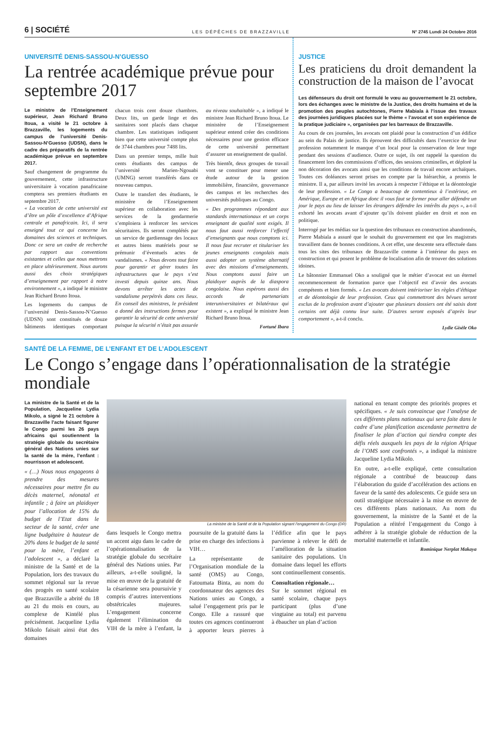6 | SOCIÉTÉ LES DÉPÊCHES DE BRAZZAVILLE N° 2745 Lundi 24 Octobre 2016
UNIVERSITÉ DENIS-SASSOU-N’GUESSO
La rentrée académique prévue pour septembre 2017
Le ministre de l’Enseignement supérieur, Jean Richard Bruno Itoua, a visité le 21 octobre à Brazzaville, les logements du campus de l’université Denis-Sassou-N’Guesso (UDSN), dans le cadre des préparatifs de la rentrée académique prévue en septembre 2017.
Sauf changement de programme du gouvernement, cette infrastructure universitaire à vocation panafricaine comptera ses premiers étudiants en septembre 2017.
« La vocation de cette université est d’être un pôle d’excellence d’Afrique centrale et panafricain. Ici, il sera enseigné tout ce qui concerne les domaines des sciences et techniques. Donc ce sera un cadre de recherche par rapport aux conventions existantes et celles que nous mettrons en place ultérieurement. Nous aurons aussi des choix stratégiques d’enseignement par rapport à notre environnement », a indiqué le ministre Jean Richard Bruno Itoua.
Les logements du campus de l’université Denis-Sassou-N’Guesso (UDSN) sont constitués de douze bâtiments identiques comportant chacun trois cent douze chambres. Deux lits, un garde linge et des sanitaires sont placés dans chaque chambre. Les statistiques indiquent bien que cette université compte plus de 3744 chambres pour 7488 lits.
Dans un premier temps, mille huit cents étudiants des campus de l’université Marien-Ngouabi (UMNG) seront transférés dans ce nouveau campus.
Outre le transfert des étudiants, le ministère de l’Enseignement supérieur en collaboration avec les services de la gendarmerie s’emploiera à renforcer les services sécuritaires. Ils seront complétés par un service de gardiennage des locaux et autres biens matériels pour se prémunir d’éventuels actes de vandalismes. « Nous devons tout faire pour garantir et gérer toutes les infrastructures que le pays s’est investi depuis quinze ans. Nous devons arrêter les actes de vandalisme perpétrés dans ces lieux. En conseil des ministres, le président a donné des instructions fermes pour garantir la sécurité de cette université puisque la sécurité n’était pas assurée au niveau souhaitable », a indiqué le ministre Jean Richard Bruno Itoua. Le ministère de l’Enseignement supérieur entend créer des conditions nécessaires pour une gestion efficace de cette université permettant d’assurer un enseignement de qualité.
Très bientôt, deux groupes de travail vont se constituer pour mener une étude autour de la gestion immobilière, financière, gouvernance des campus et les recherches des universités publiques au Congo.
« Des programmes répondant aux standards internationaux et un corps enseignant de qualité sont exigés. Il nous faut aussi renforcer l’effectif d’enseignants que nous comptons ici. Il nous faut recruter et titulariser les jeunes enseignants congolais mais aussi adopter un système alternatif avec des missions d’enseignements. Nous comptons aussi faire un plaidoyer auprès de la diaspora congolaise. Nous espérons aussi des accords de partenariats interuniversitaires et bilatéraux qui existent », a expliqué le ministre Jean Richard Bruno Itoua.
Fortuné Ibara
JUSTICE
Les praticiens du droit demandent la construction de la maison de l’avocat
Les défenseurs du droit ont formulé le vœu au gouvernement le 21 octobre, lors des échanges avec le ministre de la Justice, des droits humains et de la promotion des peuples autochtones, Pierre Mabiala à l’issue des travaux des journées juridiques placées sur le thème « l’avocat et son expérience de la pratique judiciaire », organisées par les barreaux de Brazzaville.
Au cours de ces journées, les avocats ont plaidé pour la construction d’un édifice au sein du Palais de justice. Ils éprouvent des difficultés dans l’exercice de leur profession notamment le manque d’un local pour la conservation de leur toge pendant des sessions d’audience. Outre ce sujet, ils ont rappelé la question du financement lors des commissions d’offices, des sessions criminelles, et déploré la non décoration des avocats ainsi que les conditions de travail encore archaïques. Toutes ces doléances seront prises en compte par la hiérarchie, a promis le ministre. Il a, par ailleurs invité les avocats à respecter l’éthique et la déontologie de leur profession. « Le Congo a beaucoup de contentieux à l’extérieur, en Amérique, Europe et en Afrique donc il vous faut se former pour aller défendre un jour le pays au lieu de laisser les étrangers défendre les intérêts du pays », a-t-il exhorté les avocats avant d’ajouter qu’ils doivent plaider en droit et non en politique.
Interrogé par les médias sur la question des tribunaux en construction abandonnés, Pierre Mabiala a assuré que le souhait du gouvernement est que les magistrats travaillent dans de bonnes conditions. A cet effet, une descente sera effectuée dans tous les sites des tribunaux de Brazzaville comme à l’intérieur du pays en construction et qui posent le problème de localisation afin de trouver des solutions idoines.
Le bâtonnier Emmanuel Oko a souligné que le métier d’avocat est un éternel recommencement de formation parce que l’objectif est d’avoir des avocats compétents et bien formés. « Les avocats doivent intérioriser les règles d’éthique et de déontologie de leur profession. Ceux qui commettront des bévues seront exclus de la profession avant d’ajouter que plusieurs dossiers ont été saisis dont certains ont déjà connu leur suite. D’autres seront exposés d’après leur comportement », a-t-il conclu.
Lydie Gisèle Oko
SANTÉ DE LA FEMME, DE L’ENFANT ET DE L’ADOLESCENT
Le Congo s’engage dans l’opérationnalisation de la stratégie mondiale
La ministre de la Santé et de la Population, Jacqueline Lydia Mikolo, a signé le 21 octobre à Brazzaville l’acte faisant figurer le Congo parmi les 26 pays africains qui soutiennent la stratégie globale du secrétaire général des Nations unies sur la santé de la mère, l’enfant : nourrisson et adolescent.
« (…) Nous nous engageons à prendre des mesures nécessaires pour mettre fin au décès maternel, néonatal et infantile ; à faire un plaidoyer pour l’allocation de 15% du budget de l’Etat dans le secteur de la santé, créer une ligne budgétaire à hauteur de 20% dans le budget de la santé pour la mère, l’enfant et l’adolescent », a déclaré la ministre de la Santé et de la Population, lors des travaux du sommet régional sur la revue des progrès en santé scolaire que Brazzaville a abrité du 18 au 21 du mois en cours, au complexe de Kintélé plus précisément. Jacqueline Lydia Mikolo faisait ainsi état des domaines
La ministre de la Santé et de la Population signant l’engagement du Congo (DR)
dans lesquels le Congo mettra un accent aigu dans le cadre de l’opérationnalisation de la stratégie globale du secrétaire général des Nations unies. Par ailleurs, a-t-elle souligné, la mise en œuvre de la gratuité de la césarienne sera poursuivie y compris d’autres interventions obstétricales majeures. L’engagement concerne également l’élimination du VIH de la mère à l’enfant, la poursuite de la gratuité dans la prise en charge des infections à VIH…
La représentante de l’Organisation mondiale de la santé (OMS) au Congo, Fatoumata Binta, au nom du coordonnateur des agences des Nations unies au Congo, a salué l’engagement pris par le Congo. Elle a rassuré que toutes ces agences continueront à apporter leurs pierres à l’édifice afin que le pays parvienne à relever le défi de l’amélioration de la situation sanitaire des populations. Un domaine dans lequel les efforts sont continuellement consentis.
Consultation régionale…
Sur le sommet régional en santé scolaire, chaque pays participant (plus d’une vingtaine au total) est parvenu à ébaucher un plan d’action
national en tenant compte des priorités propres et spécifiques. « Je suis convaincue que l’analyse de ces différents plans nationaux qui sera faite dans le cadre d’une planification ascendante permettra de finaliser le plan d’action qui tiendra compte des défis réels auxquels les pays de la région Afrique de l’OMS sont confrontés », a indiqué la ministre Jacqueline Lydia Mikolo.
En outre, a-t-elle expliqué, cette consultation régionale a contribué de beaucoup dans l’élaboration du guide d’accélération des actions en faveur de la santé des adolescents. Ce guide sera un outil stratégique nécessaire à la mise en œuvre de ces différents plans nationaux. Au nom du gouvernement, la ministre de la Santé et de la Population a réitéré l’engagement du Congo à adhérer à la stratégie globale de réduction de la mortalité maternelle et infantile.
Rominique Nerplat Makaya